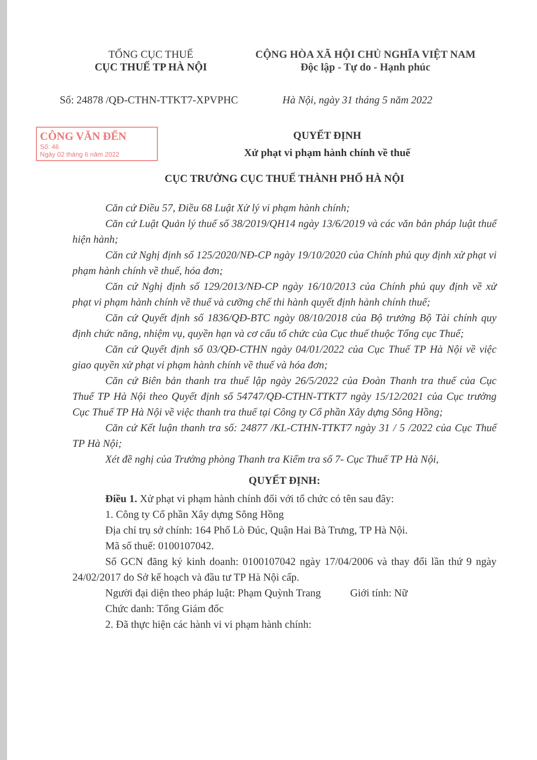TỔNG CỤC THUẾ
CỤC THUẾ TP HÀ NỘI
CỘNG HÒA XÃ HỘI CHỦ NGHĨA VIỆT NAM
Độc lập - Tự do - Hạnh phúc
Số: 24878 /QĐ-CTHN-TTKT7-XPVPHC Hà Nội, ngày 31 tháng 5 năm 2022
CÔNG VĂN ĐẾN
Số: 46
Ngày 02 tháng 6 năm 2022
QUYẾT ĐỊNH
Xử phạt vi phạm hành chính về thuế
CỤC TRƯỞNG CỤC THUẾ THÀNH PHỐ HÀ NỘI
Căn cứ Điều 57, Điều 68 Luật Xử lý vi phạm hành chính;
Căn cứ Luật Quản lý thuế số 38/2019/QH14 ngày 13/6/2019 và các văn bản pháp luật thuế hiện hành;
Căn cứ Nghị định số 125/2020/NĐ-CP ngày 19/10/2020 của Chính phủ quy định xử phạt vi phạm hành chính về thuế, hóa đơn;
Căn cứ Nghị định số 129/2013/NĐ-CP ngày 16/10/2013 của Chính phủ quy định về xử phạt vi phạm hành chính về thuế và cưỡng chế thi hành quyết định hành chính thuế;
Căn cứ Quyết định số 1836/QĐ-BTC ngày 08/10/2018 của Bộ trưởng Bộ Tài chính quy định chức năng, nhiệm vụ, quyền hạn và cơ cấu tổ chức của Cục thuế thuộc Tổng cục Thuế;
Căn cứ Quyết định số 03/QĐ-CTHN ngày 04/01/2022 của Cục Thuế TP Hà Nội về việc giao quyền xử phạt vi phạm hành chính về thuế và hóa đơn;
Căn cứ Biên bản thanh tra thuế lập ngày 26/5/2022 của Đoàn Thanh tra thuế của Cục Thuế TP Hà Nội theo Quyết định số 54747/QĐ-CTHN-TTKT7 ngày 15/12/2021 của Cục trưởng Cục Thuế TP Hà Nội về việc thanh tra thuế tại Công ty Cổ phần Xây dựng Sông Hồng;
Căn cứ Kết luận thanh tra số: 24877 /KL-CTHN-TTKT7 ngày 31 / 5 /2022 của Cục Thuế TP Hà Nội;
Xét đề nghị của Trưởng phòng Thanh tra Kiểm tra số 7- Cục Thuế TP Hà Nội,
QUYẾT ĐỊNH:
Điều 1. Xử phạt vi phạm hành chính đối với tổ chức có tên sau đây:
1. Công ty Cổ phần Xây dựng Sông Hồng
Địa chỉ trụ sở chính: 164 Phố Lò Đúc, Quận Hai Bà Trưng, TP Hà Nội.
Mã số thuế: 0100107042.
Số GCN đăng ký kinh doanh: 0100107042 ngày 17/04/2006 và thay đổi lần thứ 9 ngày 24/02/2017 do Sở kế hoạch và đầu tư TP Hà Nội cấp.
Người đại diện theo pháp luật: Phạm Quỳnh Trang Giới tính: Nữ
Chức danh: Tổng Giám đốc
2. Đã thực hiện các hành vi vi phạm hành chính: